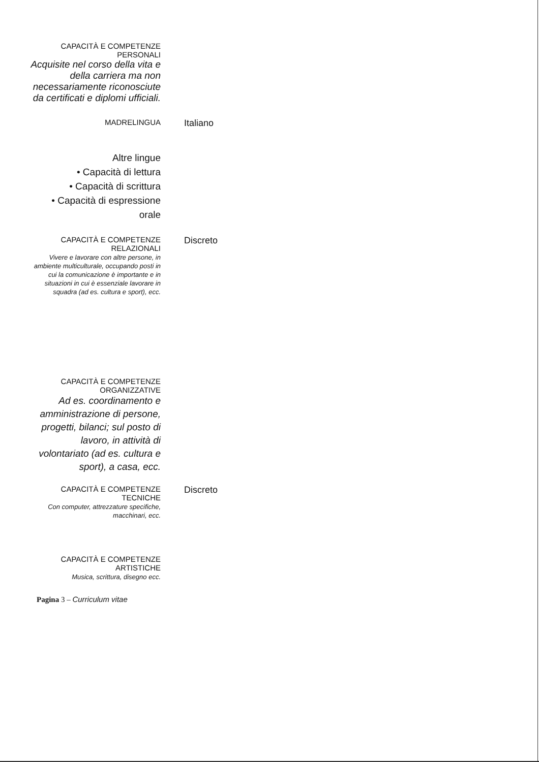CAPACITÀ E COMPETENZE
PERSONALI
Acquisite nel corso della vita e della carriera ma non necessariamente riconosciute da certificati e diplomi ufficiali.
MADRELINGUA
Italiano
Altre lingue
• Capacità di lettura
• Capacità di scrittura
• Capacità di espressione orale
CAPACITÀ E COMPETENZE
RELAZIONALI
Vivere e lavorare con altre persone, in ambiente multiculturale, occupando posti in cui la comunicazione è importante e in situazioni in cui è essenziale lavorare in squadra (ad es. cultura e sport), ecc.
Discreto
CAPACITÀ E COMPETENZE
ORGANIZZATIVE
Ad es. coordinamento e amministrazione di persone, progetti, bilanci; sul posto di lavoro, in attività di volontariato (ad es. cultura e sport), a casa, ecc.
CAPACITÀ E COMPETENZE
TECNICHE
Con computer, attrezzature specifiche, macchinari, ecc.
Discreto
CAPACITÀ E COMPETENZE
ARTISTICHE
Musica, scrittura, disegno ecc.
Pagina 3 – Curriculum vitae